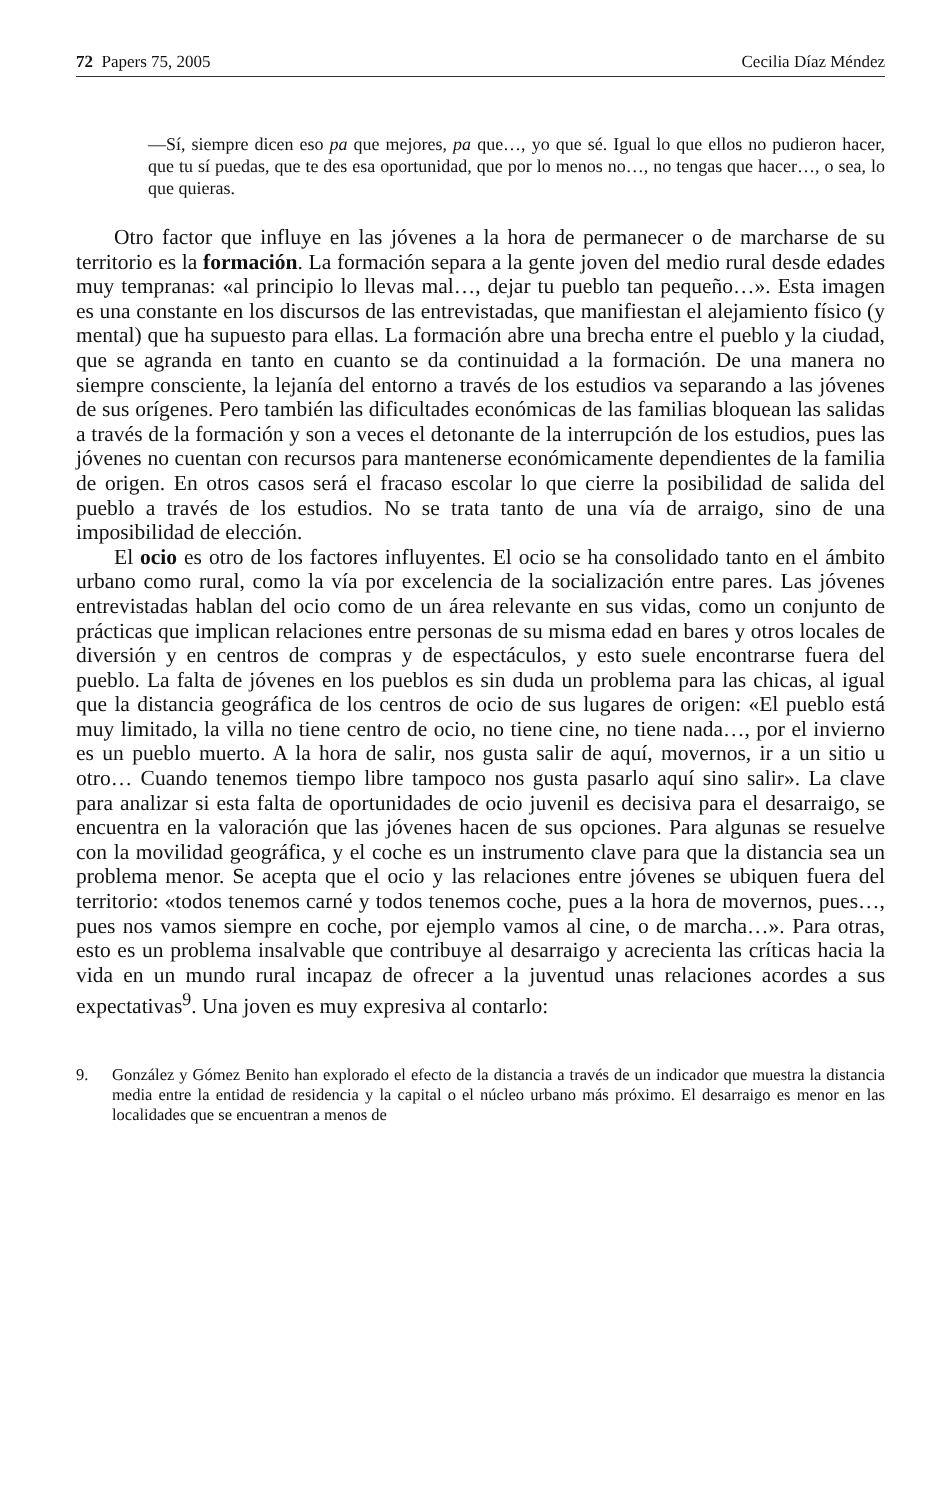72 Papers 75, 2005 Cecilia Díaz Méndez
—Sí, siempre dicen eso pa que mejores, pa que…, yo que sé. Igual lo que ellos no pudieron hacer, que tu sí puedas, que te des esa oportunidad, que por lo menos no…, no tengas que hacer…, o sea, lo que quieras.
Otro factor que influye en las jóvenes a la hora de permanecer o de marcharse de su territorio es la formación. La formación separa a la gente joven del medio rural desde edades muy tempranas: «al principio lo llevas mal…, dejar tu pueblo tan pequeño…». Esta imagen es una constante en los discursos de las entrevistadas, que manifiestan el alejamiento físico (y mental) que ha supuesto para ellas. La formación abre una brecha entre el pueblo y la ciudad, que se agranda en tanto en cuanto se da continuidad a la formación. De una manera no siempre consciente, la lejanía del entorno a través de los estudios va separando a las jóvenes de sus orígenes. Pero también las dificultades económicas de las familias bloquean las salidas a través de la formación y son a veces el detonante de la interrupción de los estudios, pues las jóvenes no cuentan con recursos para mantenerse económicamente dependientes de la familia de origen. En otros casos será el fracaso escolar lo que cierre la posibilidad de salida del pueblo a través de los estudios. No se trata tanto de una vía de arraigo, sino de una imposibilidad de elección.
El ocio es otro de los factores influyentes. El ocio se ha consolidado tanto en el ámbito urbano como rural, como la vía por excelencia de la socialización entre pares. Las jóvenes entrevistadas hablan del ocio como de un área relevante en sus vidas, como un conjunto de prácticas que implican relaciones entre personas de su misma edad en bares y otros locales de diversión y en centros de compras y de espectáculos, y esto suele encontrarse fuera del pueblo. La falta de jóvenes en los pueblos es sin duda un problema para las chicas, al igual que la distancia geográfica de los centros de ocio de sus lugares de origen: «El pueblo está muy limitado, la villa no tiene centro de ocio, no tiene cine, no tiene nada…, por el invierno es un pueblo muerto. A la hora de salir, nos gusta salir de aquí, movernos, ir a un sitio u otro… Cuando tenemos tiempo libre tampoco nos gusta pasarlo aquí sino salir». La clave para analizar si esta falta de oportunidades de ocio juvenil es decisiva para el desarraigo, se encuentra en la valoración que las jóvenes hacen de sus opciones. Para algunas se resuelve con la movilidad geográfica, y el coche es un instrumento clave para que la distancia sea un problema menor. Se acepta que el ocio y las relaciones entre jóvenes se ubiquen fuera del territorio: «todos tenemos carné y todos tenemos coche, pues a la hora de movernos, pues…, pues nos vamos siempre en coche, por ejemplo vamos al cine, o de marcha…». Para otras, esto es un problema insalvable que contribuye al desarraigo y acrecienta las críticas hacia la vida en un mundo rural incapaz de ofrecer a la juventud unas relaciones acordes a sus expectativas<sup>9</sup>. Una joven es muy expresiva al contarlo:
9. González y Gómez Benito han explorado el efecto de la distancia a través de un indicador que muestra la distancia media entre la entidad de residencia y la capital o el núcleo urbano más próximo. El desarraigo es menor en las localidades que se encuentran a menos de